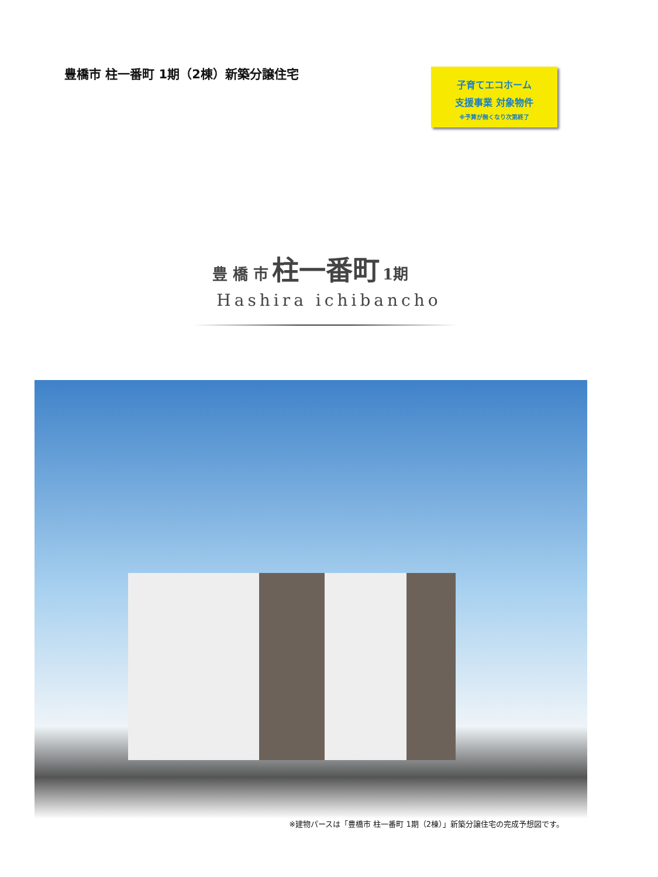豊橋市 柱一番町 1期（2棟）新築分譲住宅
子育てエコホーム
支援事業 対象物件
※予算が無くなり次第終了
豊 橋 市 柱一番町 1期
Hashira ichibancho
※建物パースは「豊橋市 柱一番町 1期（2棟）」新築分譲住宅の完成予想図です。